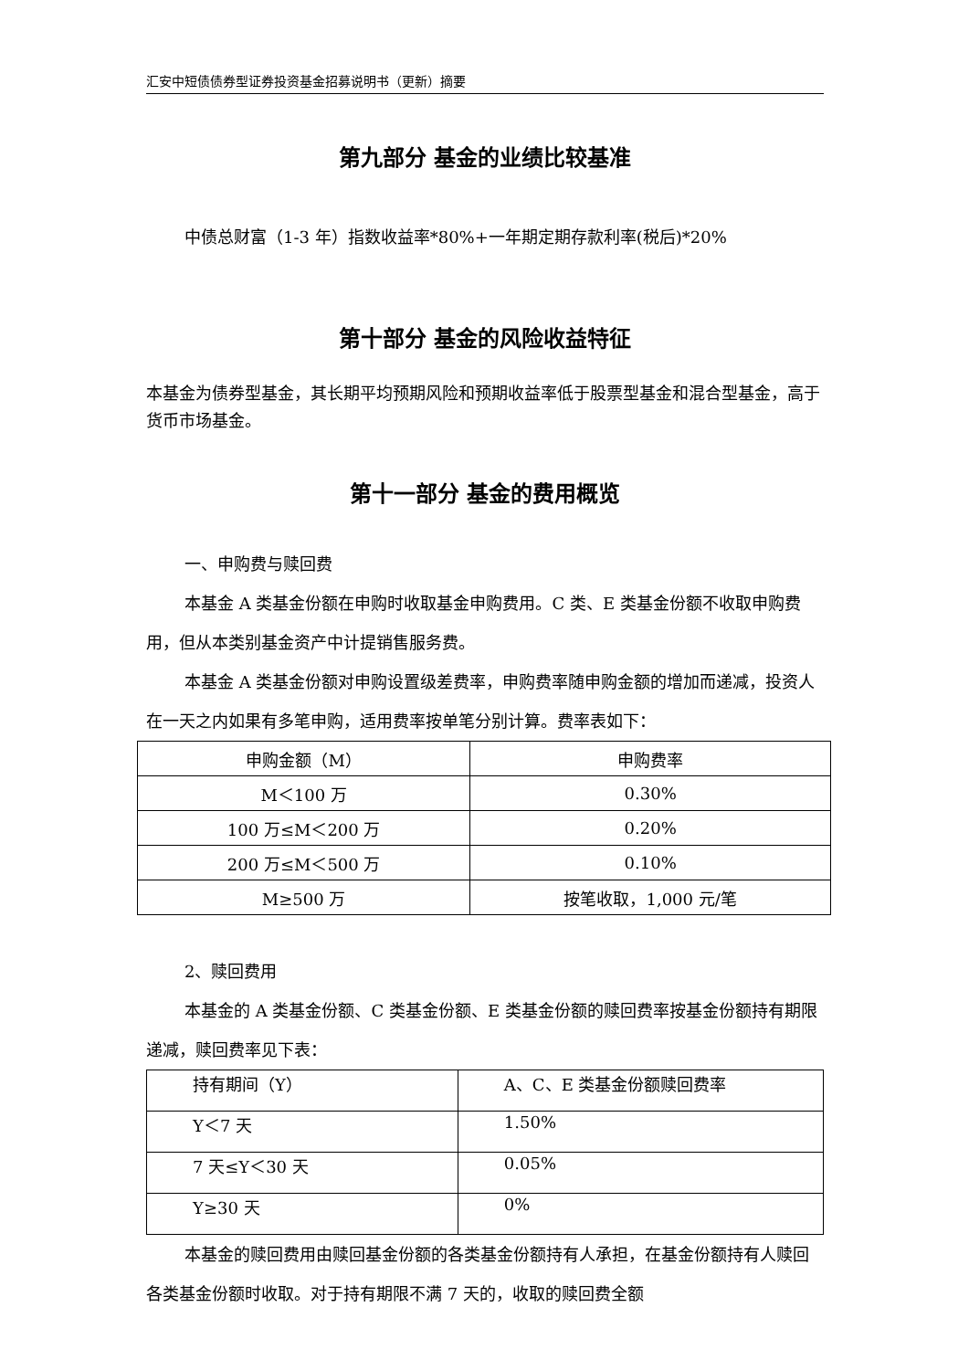汇安中短债债券型证券投资基金招募说明书（更新）摘要
第九部分 基金的业绩比较基准
中债总财富（1-3 年）指数收益率*80%+一年期定期存款利率(税后)*20%
第十部分 基金的风险收益特征
本基金为债券型基金，其长期平均预期风险和预期收益率低于股票型基金和混合型基金，高于货币市场基金。
第十一部分 基金的费用概览
一、申购费与赎回费
本基金 A 类基金份额在申购时收取基金申购费用。C 类、E 类基金份额不收取申购费用，但从本类别基金资产中计提销售服务费。
本基金 A 类基金份额对申购设置级差费率，申购费率随申购金额的增加而递减，投资人在一天之内如果有多笔申购，适用费率按单笔分别计算。费率表如下：
| 申购金额（M） | 申购费率 |
| M＜100 万 | 0.30% |
| 100 万≤M＜200 万 | 0.20% |
| 200 万≤M＜500 万 | 0.10% |
| M≥500 万 | 按笔收取，1,000 元/笔 |
2、赎回费用
本基金的 A 类基金份额、C 类基金份额、E 类基金份额的赎回费率按基金份额持有期限递减，赎回费率见下表：
| 持有期间（Y） | A、C、E 类基金份额赎回费率 |
| Y＜7 天 | 1.50% |
| 7 天≤Y＜30 天 | 0.05% |
| Y≥30 天 | 0% |
本基金的赎回费用由赎回基金份额的各类基金份额持有人承担，在基金份额持有人赎回各类基金份额时收取。对于持有期限不满 7 天的，收取的赎回费全额